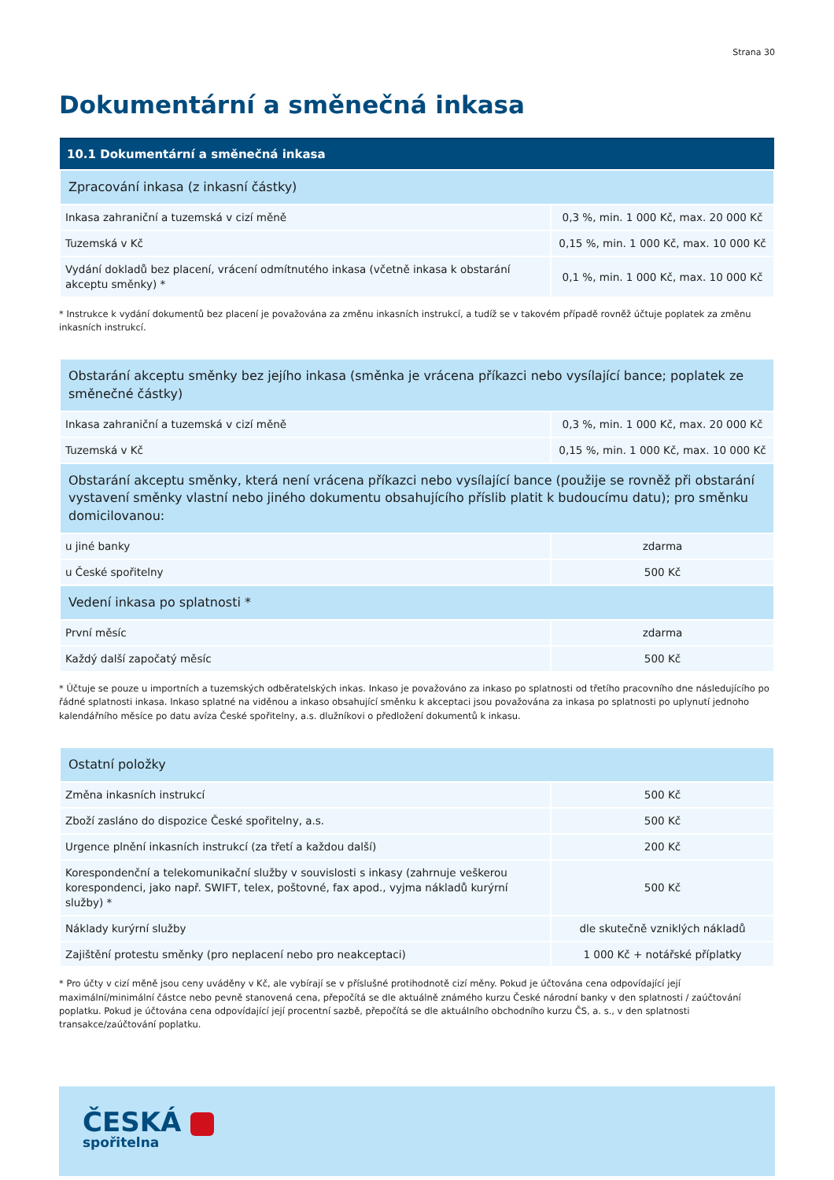Strana 30
Dokumentární a směnečná inkasa
| 10.1 Dokumentární a směnečná inkasa | |
| --- | --- |
| Zpracování inkasa (z inkasní částky) | |
| Inkasa zahraniční a tuzemská v cizí měně | 0,3 %, min. 1 000 Kč, max. 20 000 Kč |
| Tuzemská v Kč | 0,15 %, min. 1 000 Kč, max. 10 000 Kč |
| Vydání dokladů bez placení, vrácení odmítnutého inkasa (včetně inkasa k obstarání akceptu směnky) * | 0,1 %, min. 1 000 Kč, max. 10 000 Kč |
* Instrukce k vydání dokumentů bez placení je považována za změnu inkasních instrukcí, a tudíž se v takovém případě rovněž účtuje poplatek za změnu inkasních instrukcí.
| Obstarání akceptu směnky bez jejího inkasa (směnka je vrácena příkazci nebo vysílající bance; poplatek ze směnečné částky) | |
| Inkasa zahraniční a tuzemská v cizí měně | 0,3 %, min. 1 000 Kč, max. 20 000 Kč |
| Tuzemská v Kč | 0,15 %, min. 1 000 Kč, max. 10 000 Kč |
| Obstarání akceptu směnky, která není vrácena příkazci nebo vysílající bance (použije se rovněž při obstarání vystavení směnky vlastní nebo jiného dokumentu obsahujícího příslib platit k budoucímu datu); pro směnku domicilovanou: | |
| u jiné banky | zdarma |
| u České spořitelny | 500 Kč |
| Vedení inkasa po splatnosti * | |
| První měsíc | zdarma |
| Každý další započatý měsíc | 500 Kč |
* Účtuje se pouze u importních a tuzemských odběratelských inkas. Inkaso je považováno za inkaso po splatnosti od třetího pracovního dne následujícího po řádné splatnosti inkasa. Inkaso splatné na viděnou a inkaso obsahující směnku k akceptaci jsou považována za inkasa po splatnosti po uplynutí jednoho kalendářního měsíce po datu avíza České spořitelny, a.s. dlužníkovi o předložení dokumentů k inkasu.
| Ostatní položky | |
| Změna inkasních instrukcí | 500 Kč |
| Zboží zasláno do dispozice České spořitelny, a.s. | 500 Kč |
| Urgence plnění inkasních instrukcí (za třetí a každou další) | 200 Kč |
| Korespondenční a telekomunikační služby v souvislosti s inkasy (zahrnuje veškerou korespondenci, jako např. SWIFT, telex, poštovné, fax apod., vyjma nákladů kurýrní služby) * | 500 Kč |
| Náklady kurýrní služby | dle skutečně vzniklých nákladů |
| Zajištění protestu směnky (pro neplacení nebo pro neakceptaci) | 1 000 Kč + notářské příplatky |
* Pro účty v cizí měně jsou ceny uváděny v Kč, ale vybírají se v příslušné protihodnotě cizí měny. Pokud je účtována cena odpovídající její maximální/minimální částce nebo pevně stanovená cena, přepočítá se dle aktuálně známého kurzu České národní banky v den splatnosti / zaúčtování poplatku. Pokud je účtována cena odpovídající její procentní sazbě, přepočítá se dle aktuálního obchodního kurzu ČS, a. s., v den splatnosti transakce/zaúčtování poplatku.
ČESKÁ
spořitelna